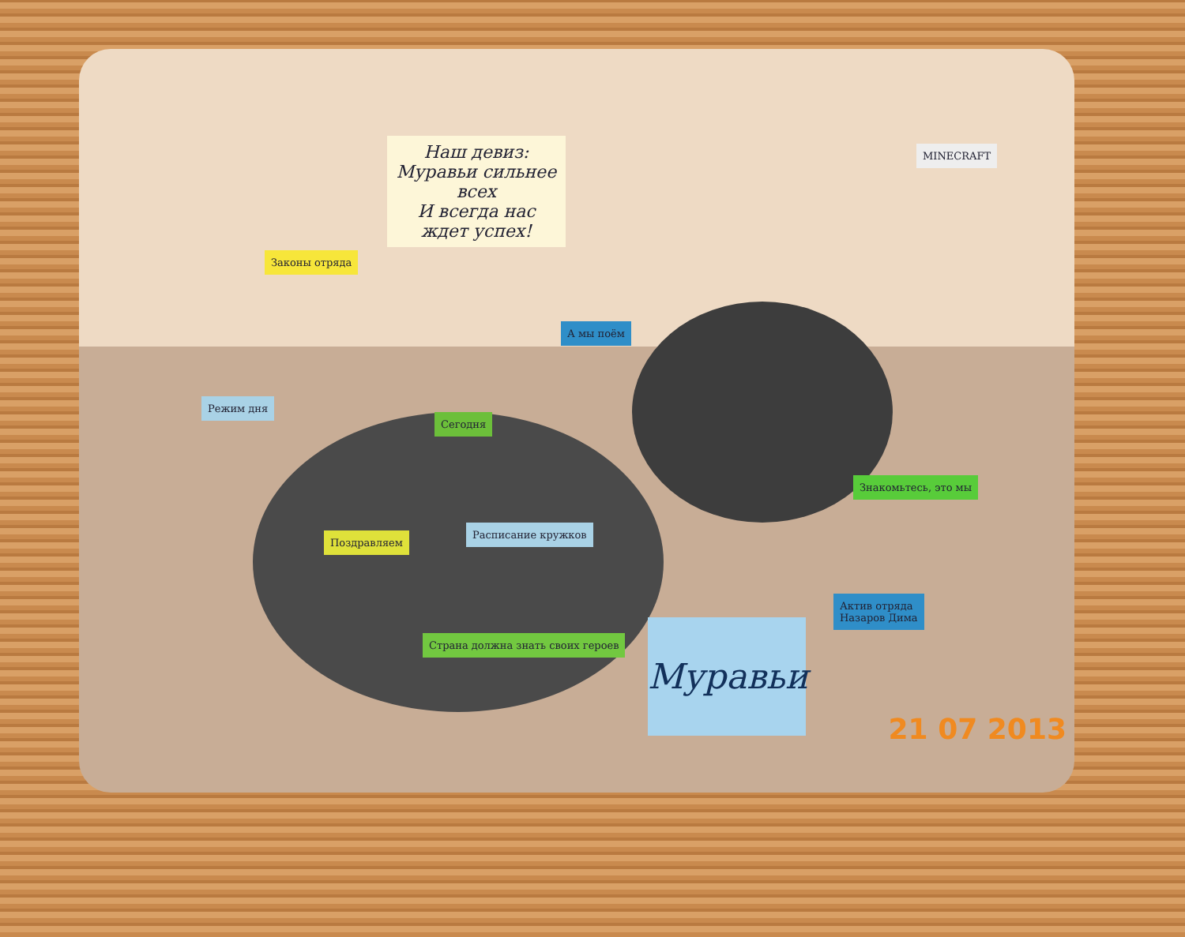Наш девиз:
Муравьи сильнее всех
И всегда нас ждет успех!
Законы отряда
А мы поём
Режим дня
Сегодня
Поздравляем
Расписание кружков
Страна должна знать своих героев
Знакомьтесь, это мы
Актив отряда
Назаров Дима
MINECRAFT
Муравьи
21 07 2013